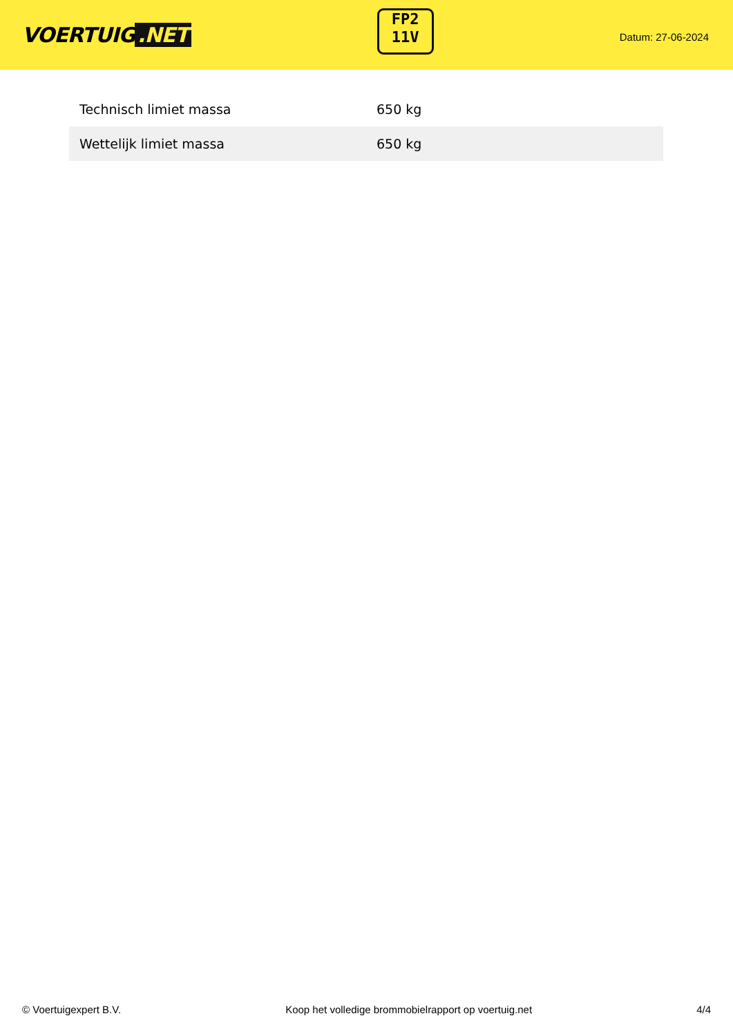VOERTUIG.NET
FP2
11V
Datum: 27-06-2024
| Technisch limiet massa | 650 kg |
| Wettelijk limiet massa | 650 kg |
© Voertuigexpert B.V. Koop het volledige brommobielrapport op voertuig.net 4/4